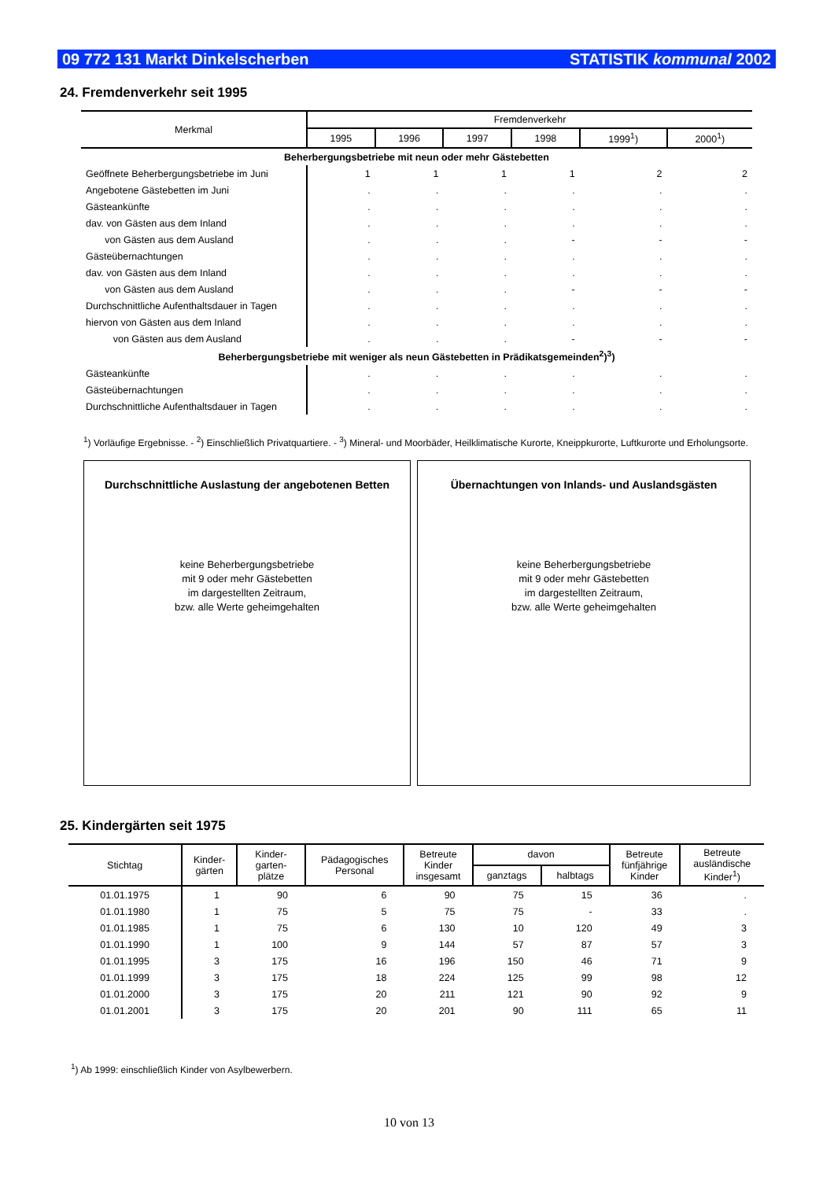09 772 131 Markt Dinkelscherben STATISTIK kommunal 2002
24. Fremdenverkehr seit 1995
| Merkmal | Fremdenverkehr | | | | | |
| --- | --- | --- | --- | --- | --- | --- |
| | 1995 | 1996 | 1997 | 1998 | 1999<sup>1</sup>) | 2000<sup>1</sup>) |
| Beherbergungsbetriebe mit neun oder mehr Gästebetten | | | | | | |
| Geöffnete Beherbergungsbetriebe im Juni | 1 | 1 | 1 | 1 | 2 | 2 |
| Angebotene Gästebetten im Juni | . | . | . | . | . | . |
| Gästeankünfte | . | . | . | . | . | . |
| dav. von Gästen aus dem Inland | . | . | . | . | . | . |
| von Gästen aus dem Ausland | . | . | . | - | - | - |
| Gästeübernachtungen | . | . | . | . | . | . |
| dav. von Gästen aus dem Inland | . | . | . | . | . | . |
| von Gästen aus dem Ausland | . | . | . | - | - | - |
| Durchschnittliche Aufenthaltsdauer in Tagen | . | . | . | . | . | . |
| hiervon von Gästen aus dem Inland | . | . | . | . | . | . |
| von Gästen aus dem Ausland | . | . | . | - | - | - |
| Beherbergungsbetriebe mit weniger als neun Gästebetten in Prädikatsgemeinden<sup>2</sup>)<sup>3</sup>) | | | | | | |
| Gästeankünfte | . | . | . | . | . | . |
| Gästeübernachtungen | . | . | . | . | . | . |
| Durchschnittliche Aufenthaltsdauer in Tagen | . | . | . | . | . | . |
<sup>1</sup>) Vorläufige Ergebnisse. - <sup>2</sup>) Einschließlich Privatquartiere. - <sup>3</sup>) Mineral- und Moorbäder, Heilklimatische Kurorte, Kneippkurorte, Luftkurorte und Erholungsorte.
Durchschnittliche Auslastung der angebotenen Betten
keine Beherbergungsbetriebe
mit 9 oder mehr Gästebetten
im dargestellten Zeitraum,
bzw. alle Werte geheimgehalten
Übernachtungen von Inlands- und Auslandsgästen
keine Beherbergungsbetriebe
mit 9 oder mehr Gästebetten
im dargestellten Zeitraum,
bzw. alle Werte geheimgehalten
25. Kindergärten seit 1975
| Stichtag | Kinder- gärten | Kinder- garten- plätze | Pädagogisches Personal | Betreute Kinder insgesamt | davon | | Betreute fünfjährige Kinder | Betreute ausländische Kinder<sup>1</sup>) |
| --- | --- | --- | --- | --- | --- | --- | --- | --- |
| | | | | | ganztags | halbtags | | |
| 01.01.1975 | 1 | 90 | 6 | 90 | 75 | 15 | 36 | . |
| 01.01.1980 | 1 | 75 | 5 | 75 | 75 | - | 33 | . |
| 01.01.1985 | 1 | 75 | 6 | 130 | 10 | 120 | 49 | 3 |
| 01.01.1990 | 1 | 100 | 9 | 144 | 57 | 87 | 57 | 3 |
| 01.01.1995 | 3 | 175 | 16 | 196 | 150 | 46 | 71 | 9 |
| 01.01.1999 | 3 | 175 | 18 | 224 | 125 | 99 | 98 | 12 |
| 01.01.2000 | 3 | 175 | 20 | 211 | 121 | 90 | 92 | 9 |
| 01.01.2001 | 3 | 175 | 20 | 201 | 90 | 111 | 65 | 11 |
<sup>1</sup>) Ab 1999: einschließlich Kinder von Asylbewerbern.
10 von 13